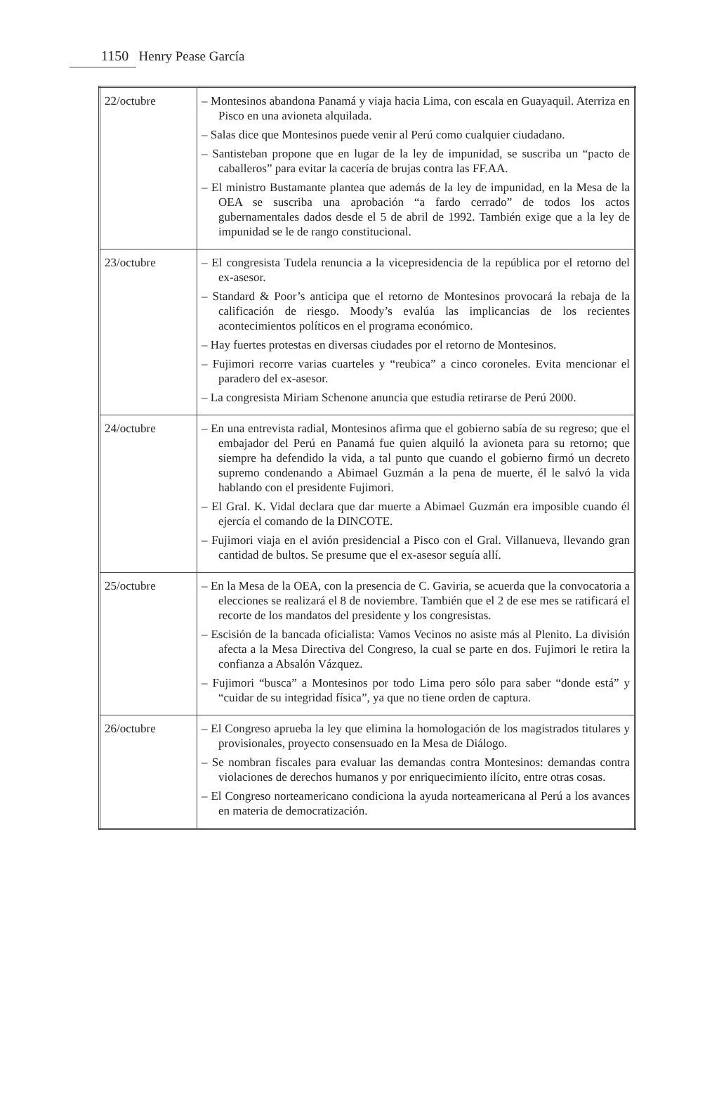1150 Henry Pease García
| 22/octubre | – Montesinos abandona Panamá y viaja hacia Lima, con escala en Guayaquil. Aterriza en Pisco en una avioneta alquilada. – Salas dice que Montesinos puede venir al Perú como cualquier ciudadano. – Santisteban propone que en lugar de la ley de impunidad, se suscriba un “pacto de caballeros” para evitar la cacería de brujas contra las FF.AA. – El ministro Bustamante plantea que además de la ley de impunidad, en la Mesa de la OEA se suscriba una aprobación “a fardo cerrado” de todos los actos gubernamentales dados desde el 5 de abril de 1992. También exige que a la ley de impunidad se le de rango constitucional. |
| 23/octubre | – El congresista Tudela renuncia a la vicepresidencia de la república por el retorno del ex-asesor. – Standard & Poor’s anticipa que el retorno de Montesinos provocará la rebaja de la calificación de riesgo. Moody’s evalúa las implicancias de los recientes acontecimientos políticos en el programa económico. – Hay fuertes protestas en diversas ciudades por el retorno de Montesinos. – Fujimori recorre varias cuarteles y “reubica” a cinco coroneles. Evita mencionar el paradero del ex-asesor. – La congresista Miriam Schenone anuncia que estudia retirarse de Perú 2000. |
| 24/octubre | – En una entrevista radial, Montesinos afirma que el gobierno sabía de su regreso; que el embajador del Perú en Panamá fue quien alquiló la avioneta para su retorno; que siempre ha defendido la vida, a tal punto que cuando el gobierno firmó un decreto supremo condenando a Abimael Guzmán a la pena de muerte, él le salvó la vida hablando con el presidente Fujimori. – El Gral. K. Vidal declara que dar muerte a Abimael Guzmán era imposible cuando él ejercía el comando de la DINCOTE. – Fujimori viaja en el avión presidencial a Pisco con el Gral. Villanueva, llevando gran cantidad de bultos. Se presume que el ex-asesor seguía allí. |
| 25/octubre | – En la Mesa de la OEA, con la presencia de C. Gaviria, se acuerda que la convocatoria a elecciones se realizará el 8 de noviembre. También que el 2 de ese mes se ratificará el recorte de los mandatos del presidente y los congresistas. – Escisión de la bancada oficialista: Vamos Vecinos no asiste más al Plenito. La división afecta a la Mesa Directiva del Congreso, la cual se parte en dos. Fujimori le retira la confianza a Absalón Vázquez. – Fujimori “busca” a Montesinos por todo Lima pero sólo para saber “donde está” y “cuidar de su integridad física”, ya que no tiene orden de captura. |
| 26/octubre | – El Congreso aprueba la ley que elimina la homologación de los magistrados titulares y provisionales, proyecto consensuado en la Mesa de Diálogo. – Se nombran fiscales para evaluar las demandas contra Montesinos: demandas contra violaciones de derechos humanos y por enriquecimiento ilícito, entre otras cosas. – El Congreso norteamericano condiciona la ayuda norteamericana al Perú a los avances en materia de democratización. |